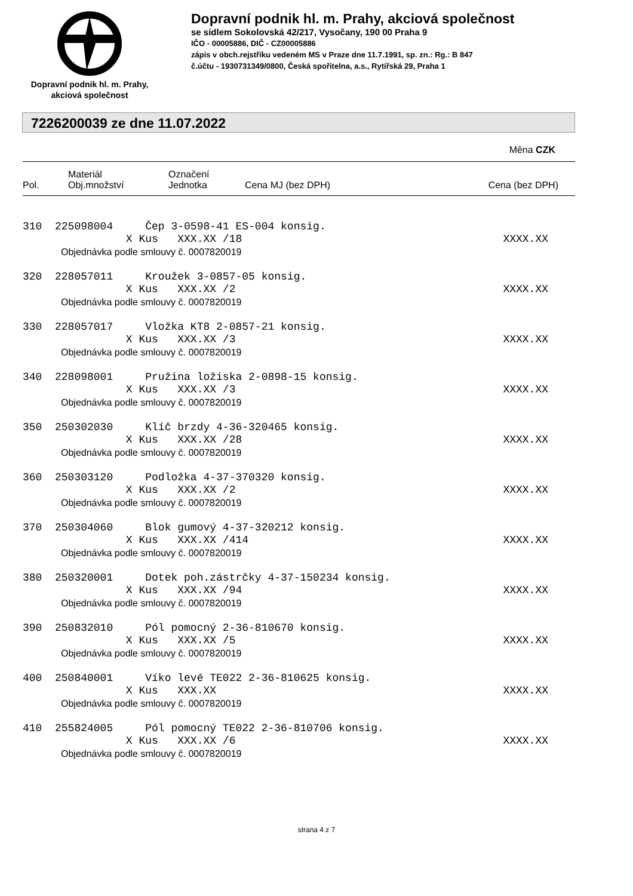Dopravní podnik hl. m. Prahy,
akciová společnost
Dopravní podnik hl. m. Prahy, akciová společnost
se sídlem Sokolovská 42/217, Vysočany, 190 00 Praha 9
IČO - 00005886, DIČ - CZ00005886
zápis v obch.rejstříku vedeném MS v Praze dne 11.7.1991, sp. zn.: Rg.: B 847
č.účtu - 1930731349/0800, Česká spořitelna, a.s., Rytířská 29, Praha 1
7226200039 ze dne 11.07.2022
Měna CZK
| Pol. | Materiál Obj.množství | Označení Jednotka | Cena MJ (bez DPH) | Cena (bez DPH) |
| --- | --- | --- | --- | --- |
310 225098004 Čep 3-0598-41 ES-004 konsig.
X Kus XXX.XX /18 XXXX.XX
Objednávka podle smlouvy č. 0007820019
320 228057011 Kroužek 3-0857-05 konsig.
X Kus XXX.XX /2 XXXX.XX
Objednávka podle smlouvy č. 0007820019
330 228057017 Vložka KT8 2-0857-21 konsig.
X Kus XXX.XX /3 XXXX.XX
Objednávka podle smlouvy č. 0007820019
340 228098001 Pružina ložiska 2-0898-15 konsig.
X Kus XXX.XX /3 XXXX.XX
Objednávka podle smlouvy č. 0007820019
350 250302030 Klíč brzdy 4-36-320465 konsig.
X Kus XXX.XX /28 XXXX.XX
Objednávka podle smlouvy č. 0007820019
360 250303120 Podložka 4-37-370320 konsig.
X Kus XXX.XX /2 XXXX.XX
Objednávka podle smlouvy č. 0007820019
370 250304060 Blok gumový 4-37-320212 konsig.
X Kus XXX.XX /414 XXXX.XX
Objednávka podle smlouvy č. 0007820019
380 250320001 Dotek poh.zástrčky 4-37-150234 konsig.
X Kus XXX.XX /94 XXXX.XX
Objednávka podle smlouvy č. 0007820019
390 250832010 Pól pomocný 2-36-810670 konsig.
X Kus XXX.XX /5 XXXX.XX
Objednávka podle smlouvy č. 0007820019
400 250840001 Víko levé TE022 2-36-810625 konsig.
X Kus XXX.XX XXXX.XX
Objednávka podle smlouvy č. 0007820019
410 255824005 Pól pomocný TE022 2-36-810706 konsig.
X Kus XXX.XX /6 XXXX.XX
Objednávka podle smlouvy č. 0007820019
strana 4 z 7